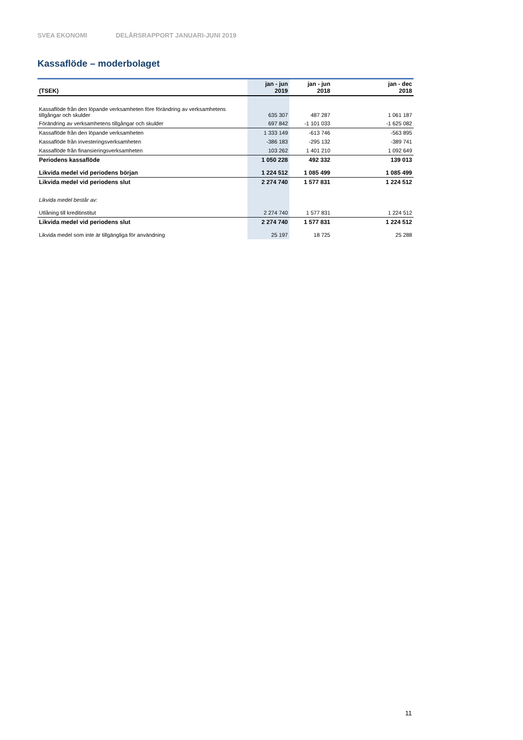SVEA EKONOMI DELÅRSRAPPORT JANUARI-JUNI 2019
Kassaflöde – moderbolaget
| (TSEK) | jan - jun 2019 | jan - jun 2018 | jan - dec 2018 |
| --- | --- | --- | --- |
| Kassaflöde från den löpande verksamheten före förändring av verksamhetens tillgångar och skulder | 635 307 | 487 287 | 1 061 187 |
| Förändring av verksamhetens tillgångar och skulder | 697 842 | -1 101 033 | -1 625 082 |
| Kassaflöde från den löpande verksamheten | 1 333 149 | -613 746 | -563 895 |
| Kassaflöde från investeringsverksamheten | -386 183 | -295 132 | -389 741 |
| Kassaflöde från finansieringsverksamheten | 103 262 | 1 401 210 | 1 092 649 |
| Periodens kassaflöde | 1 050 228 | 492 332 | 139 013 |
| Likvida medel vid periodens början | 1 224 512 | 1 085 499 | 1 085 499 |
| Likvida medel vid periodens slut | 2 274 740 | 1 577 831 | 1 224 512 |
| Likvida medel består av: | | | |
| Utlåning till kreditinstitut | 2 274 740 | 1 577 831 | 1 224 512 |
| Likvida medel vid periodens slut | 2 274 740 | 1 577 831 | 1 224 512 |
| Likvida medel som inte är tillgängliga för användning | 25 197 | 18 725 | 25 288 |
11